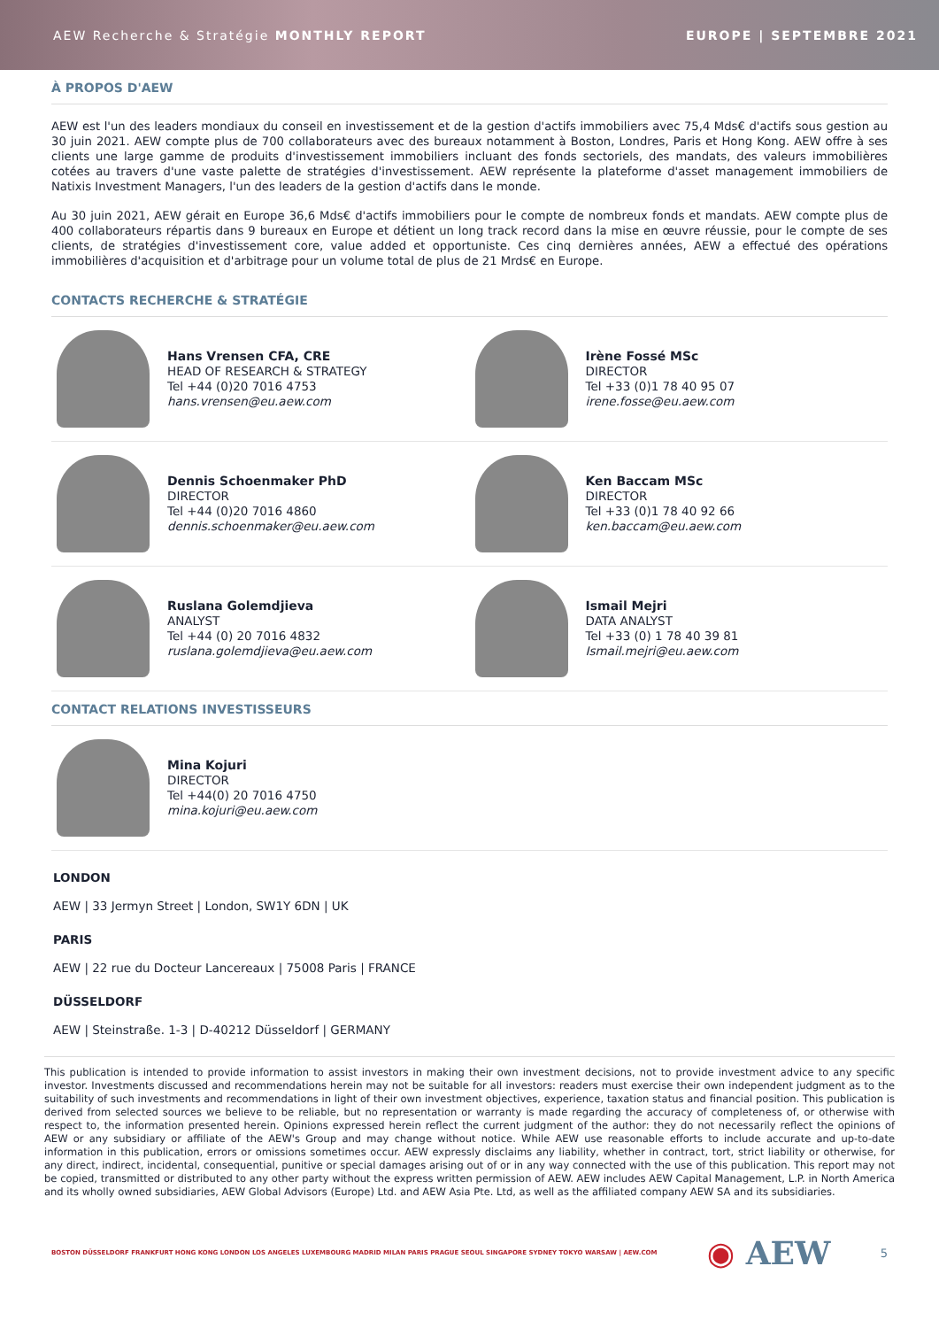AEW Recherche & Stratégie MONTHLY REPORT EUROPE | SEPTEMBRE 2021
À PROPOS D'AEW
AEW est l'un des leaders mondiaux du conseil en investissement et de la gestion d'actifs immobiliers avec 75,4 Mds€ d'actifs sous gestion au 30 juin 2021. AEW compte plus de 700 collaborateurs avec des bureaux notamment à Boston, Londres, Paris et Hong Kong. AEW offre à ses clients une large gamme de produits d'investissement immobiliers incluant des fonds sectoriels, des mandats, des valeurs immobilières cotées au travers d'une vaste palette de stratégies d'investissement. AEW représente la plateforme d'asset management immobiliers de Natixis Investment Managers, l'un des leaders de la gestion d'actifs dans le monde.
Au 30 juin 2021, AEW gérait en Europe 36,6 Mds€ d'actifs immobiliers pour le compte de nombreux fonds et mandats. AEW compte plus de 400 collaborateurs répartis dans 9 bureaux en Europe et détient un long track record dans la mise en œuvre réussie, pour le compte de ses clients, de stratégies d'investissement core, value added et opportuniste. Ces cinq dernières années, AEW a effectué des opérations immobilières d'acquisition et d'arbitrage pour un volume total de plus de 21 Mrds€ en Europe.
CONTACTS RECHERCHE & STRATÉGIE
Hans Vrensen CFA, CRE
HEAD OF RESEARCH & STRATEGY
Tel +44 (0)20 7016 4753
hans.vrensen@eu.aew.com
Irène Fossé MSc
DIRECTOR
Tel +33 (0)1 78 40 95 07
irene.fosse@eu.aew.com
Dennis Schoenmaker PhD
DIRECTOR
Tel +44 (0)20 7016 4860
dennis.schoenmaker@eu.aew.com
Ken Baccam MSc
DIRECTOR
Tel +33 (0)1 78 40 92 66
ken.baccam@eu.aew.com
Ruslana Golemdjieva
ANALYST
Tel +44 (0) 20 7016 4832
ruslana.golemdjieva@eu.aew.com
Ismail Mejri
DATA ANALYST
Tel +33 (0) 1 78 40 39 81
Ismail.mejri@eu.aew.com
CONTACT RELATIONS INVESTISSEURS
Mina Kojuri
DIRECTOR
Tel +44(0) 20 7016 4750
mina.kojuri@eu.aew.com
LONDON
AEW | 33 Jermyn Street | London, SW1Y 6DN | UK
PARIS
AEW | 22 rue du Docteur Lancereaux | 75008 Paris | FRANCE
DÜSSELDORF
AEW | Steinstraße. 1-3 | D-40212 Düsseldorf | GERMANY
This publication is intended to provide information to assist investors in making their own investment decisions, not to provide investment advice to any specific investor. Investments discussed and recommendations herein may not be suitable for all investors: readers must exercise their own independent judgment as to the suitability of such investments and recommendations in light of their own investment objectives, experience, taxation status and financial position. This publication is derived from selected sources we believe to be reliable, but no representation or warranty is made regarding the accuracy of completeness of, or otherwise with respect to, the information presented herein. Opinions expressed herein reflect the current judgment of the author: they do not necessarily reflect the opinions of AEW or any subsidiary or affiliate of the AEW's Group and may change without notice. While AEW use reasonable efforts to include accurate and up-to-date information in this publication, errors or omissions sometimes occur. AEW expressly disclaims any liability, whether in contract, tort, strict liability or otherwise, for any direct, indirect, incidental, consequential, punitive or special damages arising out of or in any way connected with the use of this publication. This report may not be copied, transmitted or distributed to any other party without the express written permission of AEW. AEW includes AEW Capital Management, L.P. in North America and its wholly owned subsidiaries, AEW Global Advisors (Europe) Ltd. and AEW Asia Pte. Ltd, as well as the affiliated company AEW SA and its subsidiaries.
BOSTON DÜSSELDORF FRANKFURT HONG KONG LONDON LOS ANGELES LUXEMBOURG MADRID MILAN PARIS PRAGUE SEOUL SINGAPORE SYDNEY TOKYO WARSAW | AEW.COM ◉ AEW 5